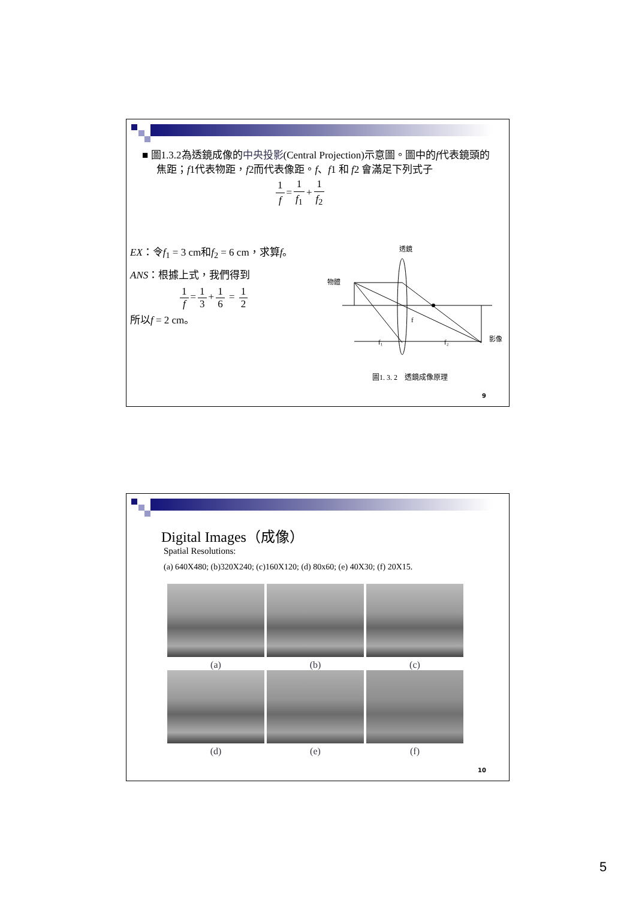■ 圖1.3.2為透鏡成像的中央投影(Central Projection)示意圖。圖中的f代表鏡頭的焦距；f1代表物距，f2而代表像距。f、f1 和 f2 會滿足下列式子
1 f = 1 f<sub>1</sub> + 1 f<sub>2</sub>
EX：令f<sub>1</sub> = 3 cm和f<sub>2</sub> = 6 cm，求算f。
ANS：根據上式，我們得到
1 f = 1 3 + 1 6 = 1 2
所以f = 2 cm。
透鏡
物體
影像
f₁
f₂
f
圖1. 3. 2　透鏡成像原理
9
Digital Images（成像）
Spatial Resolutions:
(a) 640X480; (b)320X240; (c)160X120; (d) 80x60; (e) 40X30; (f) 20X15.
(a) (b) (c)
(d) (e) (f)
10
5